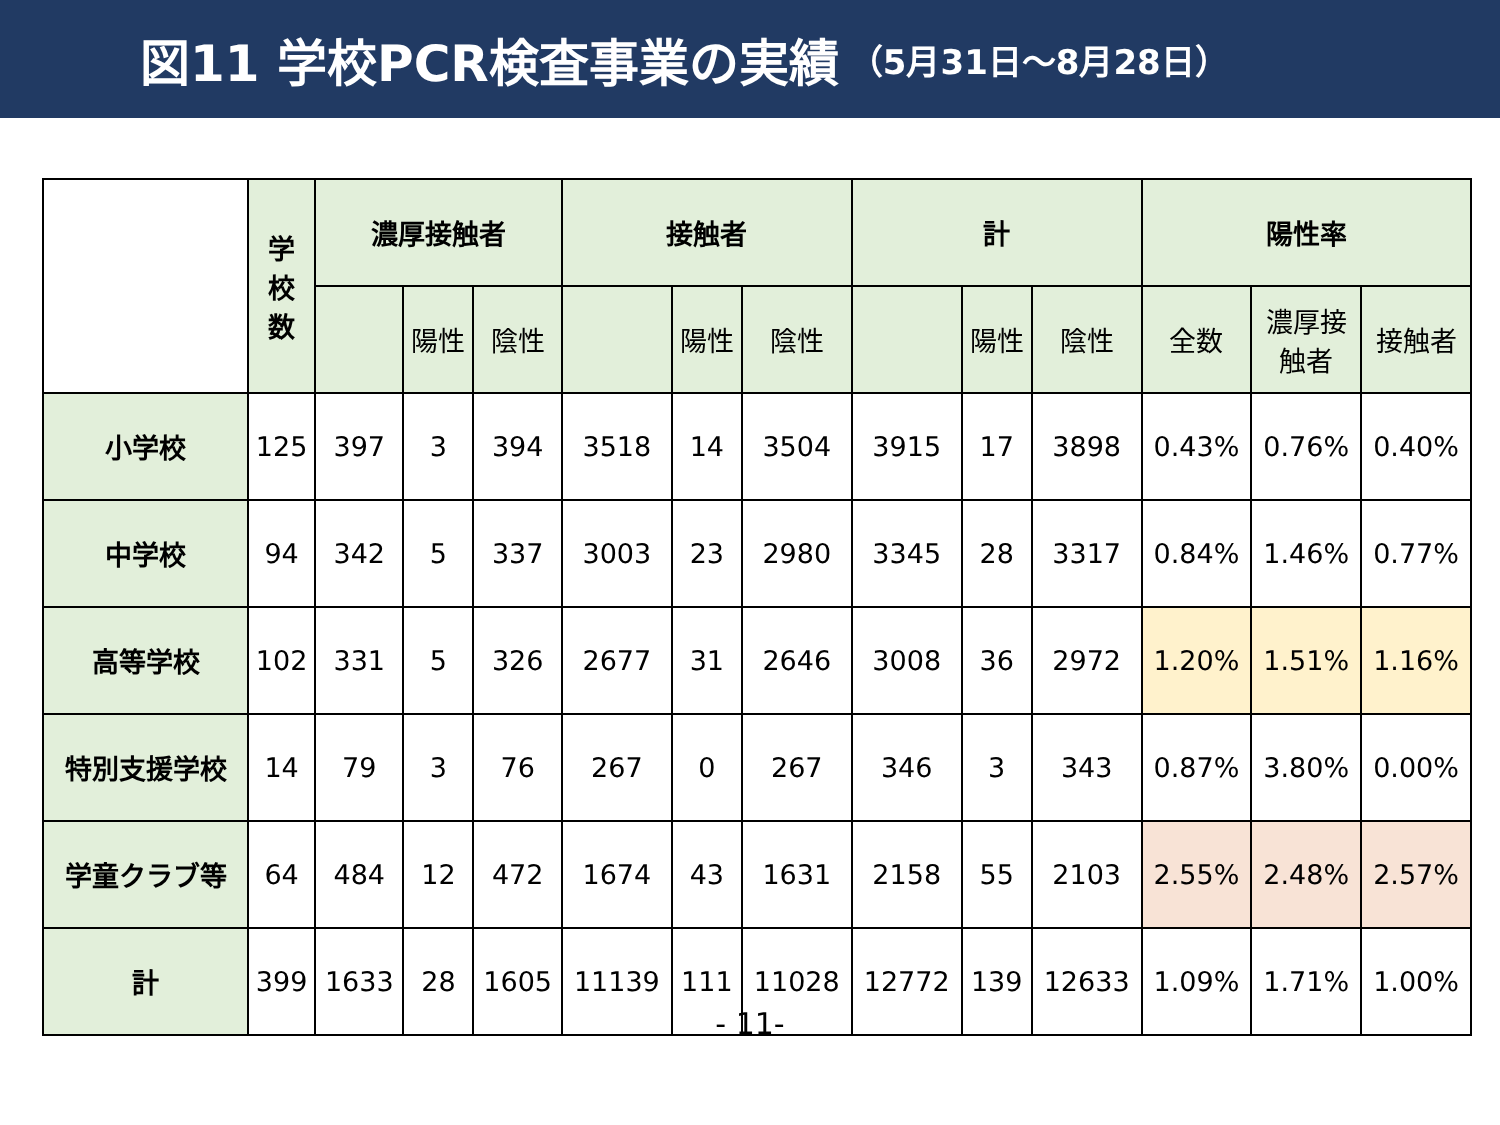図11 学校PCR検査事業の実績 （5月31日～8月28日）
| | 学 校 数 | 濃厚接触者 | | | 接触者 | | | 計 | | | 陽性率 | | |
| --- | --- | --- | --- | --- | --- | --- | --- | --- | --- | --- | --- | --- | --- |
| | | | 陽性 | 陰性 | | 陽性 | 陰性 | | 陽性 | 陰性 | 全数 | 濃厚接 触者 | 接触者 |
| 小学校 | 125 | 397 | 3 | 394 | 3518 | 14 | 3504 | 3915 | 17 | 3898 | 0.43% | 0.76% | 0.40% |
| 中学校 | 94 | 342 | 5 | 337 | 3003 | 23 | 2980 | 3345 | 28 | 3317 | 0.84% | 1.46% | 0.77% |
| 高等学校 | 102 | 331 | 5 | 326 | 2677 | 31 | 2646 | 3008 | 36 | 2972 | 1.20% | 1.51% | 1.16% |
| 特別支援学校 | 14 | 79 | 3 | 76 | 267 | 0 | 267 | 346 | 3 | 343 | 0.87% | 3.80% | 0.00% |
| 学童クラブ等 | 64 | 484 | 12 | 472 | 1674 | 43 | 1631 | 2158 | 55 | 2103 | 2.55% | 2.48% | 2.57% |
| 計 | 399 | 1633 | 28 | 1605 | 11139 | 111 | 11028 | 12772 | 139 | 12633 | 1.09% | 1.71% | 1.00% |
- 11-